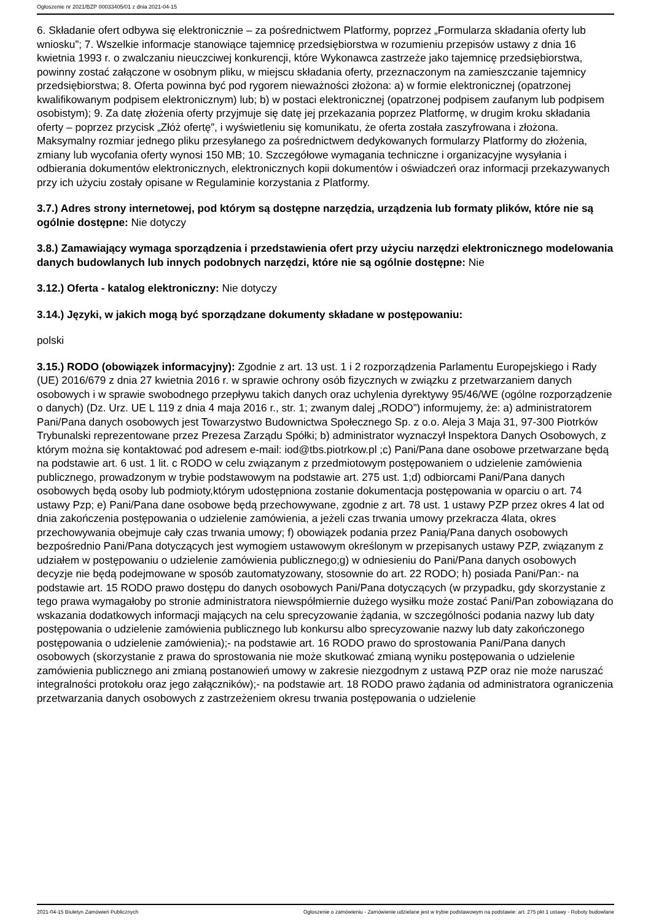Ogłoszenie nr 2021/BZP 00033405/01 z dnia 2021-04-15
6. Składanie ofert odbywa się elektronicznie – za pośrednictwem Platformy, poprzez „Formularza składania oferty lub wniosku”; 7. Wszelkie informacje stanowiące tajemnicę przedsiębiorstwa w rozumieniu przepisów ustawy z dnia 16 kwietnia 1993 r. o zwalczaniu nieuczciwej konkurencji, które Wykonawca zastrzeże jako tajemnicę przedsiębiorstwa, powinny zostać załączone w osobnym pliku, w miejscu składania oferty, przeznaczonym na zamieszczanie tajemnicy przedsiębiorstwa; 8. Oferta powinna być pod rygorem nieważności złożona: a) w formie elektronicznej (opatrzonej kwalifikowanym podpisem elektronicznym) lub; b) w postaci elektronicznej (opatrzonej podpisem zaufanym lub podpisem osobistym); 9. Za datę złożenia oferty przyjmuje się datę jej przekazania poprzez Platformę, w drugim kroku składania oferty – poprzez przycisk „Złóż ofertę”, i wyświetleniu się komunikatu, że oferta została zaszyfrowana i złożona. Maksymalny rozmiar jednego pliku przesyłanego za pośrednictwem dedykowanych formularzy Platformy do złożenia, zmiany lub wycofania oferty wynosi 150 MB; 10. Szczegółowe wymagania techniczne i organizacyjne wysyłania i odbierania dokumentów elektronicznych, elektronicznych kopii dokumentów i oświadczeń oraz informacji przekazywanych przy ich użyciu zostały opisane w Regulaminie korzystania z Platformy.
3.7.) Adres strony internetowej, pod którym są dostępne narzędzia, urządzenia lub formaty plików, które nie są ogólnie dostępne: Nie dotyczy
3.8.) Zamawiający wymaga sporządzenia i przedstawienia ofert przy użyciu narzędzi elektronicznego modelowania danych budowlanych lub innych podobnych narzędzi, które nie są ogólnie dostępne: Nie
3.12.) Oferta - katalog elektroniczny: Nie dotyczy
3.14.) Języki, w jakich mogą być sporządzane dokumenty składane w postępowaniu:
polski
3.15.) RODO (obowiązek informacyjny): Zgodnie z art. 13 ust. 1 i 2 rozporządzenia Parlamentu Europejskiego i Rady (UE) 2016/679 z dnia 27 kwietnia 2016 r. w sprawie ochrony osób fizycznych w związku z przetwarzaniem danych osobowych i w sprawie swobodnego przepływu takich danych oraz uchylenia dyrektywy 95/46/WE (ogólne rozporządzenie o danych) (Dz. Urz. UE L 119 z dnia 4 maja 2016 r., str. 1; zwanym dalej „RODO”) informujemy, że: a) administratorem Pani/Pana danych osobowych jest Towarzystwo Budownictwa Społecznego Sp. z o.o. Aleja 3 Maja 31, 97-300 Piotrków Trybunalski reprezentowane przez Prezesa Zarządu Spółki; b) administrator wyznaczył Inspektora Danych Osobowych, z którym można się kontaktować pod adresem e-mail: iod@tbs.piotrkow.pl ;c) Pani/Pana dane osobowe przetwarzane będą na podstawie art. 6 ust. 1 lit. c RODO w celu związanym z przedmiotowym postępowaniem o udzielenie zamówienia publicznego, prowadzonym w trybie podstawowym na podstawie art. 275 ust. 1;d) odbiorcami Pani/Pana danych osobowych będą osoby lub podmioty,którym udostępniona zostanie dokumentacja postępowania w oparciu o art. 74 ustawy Pzp; e) Pani/Pana dane osobowe będą przechowywane, zgodnie z art. 78 ust. 1 ustawy PZP przez okres 4 lat od dnia zakończenia postępowania o udzielenie zamówienia, a jeżeli czas trwania umowy przekracza 4lata, okres przechowywania obejmuje cały czas trwania umowy; f) obowiązek podania przez Panią/Pana danych osobowych bezpośrednio Pani/Pana dotyczących jest wymogiem ustawowym określonym w przepisanych ustawy PZP, związanym z udziałem w postępowaniu o udzielenie zamówienia publicznego;g) w odniesieniu do Pani/Pana danych osobowych decyzje nie będą podejmowane w sposób zautomatyzowany, stosownie do art. 22 RODO; h) posiada Pani/Pan:- na podstawie art. 15 RODO prawo dostępu do danych osobowych Pani/Pana dotyczących (w przypadku, gdy skorzystanie z tego prawa wymagałoby po stronie administratora niewspółmiernie dużego wysiłku może zostać Pani/Pan zobowiązana do wskazania dodatkowych informacji mających na celu sprecyzowanie żądania, w szczególności podania nazwy lub daty postępowania o udzielenie zamówienia publicznego lub konkursu albo sprecyzowanie nazwy lub daty zakończonego postępowania o udzielenie zamówienia);- na podstawie art. 16 RODO prawo do sprostowania Pani/Pana danych osobowych (skorzystanie z prawa do sprostowania nie może skutkować zmianą wyniku postępowania o udzielenie zamówienia publicznego ani zmianą postanowień umowy w zakresie niezgodnym z ustawą PZP oraz nie może naruszać integralności protokołu oraz jego załączników);- na podstawie art. 18 RODO prawo żądania od administratora ograniczenia przetwarzania danych osobowych z zastrzeżeniem okresu trwania postępowania o udzielenie
2021-04-15 Biuletyn Zamówień Publicznych Ogłoszenie o zamówieniu - Zamówienie udzielane jest w trybie podstawowym na podstawie: art. 275 pkt 1 ustawy - Roboty budowlane